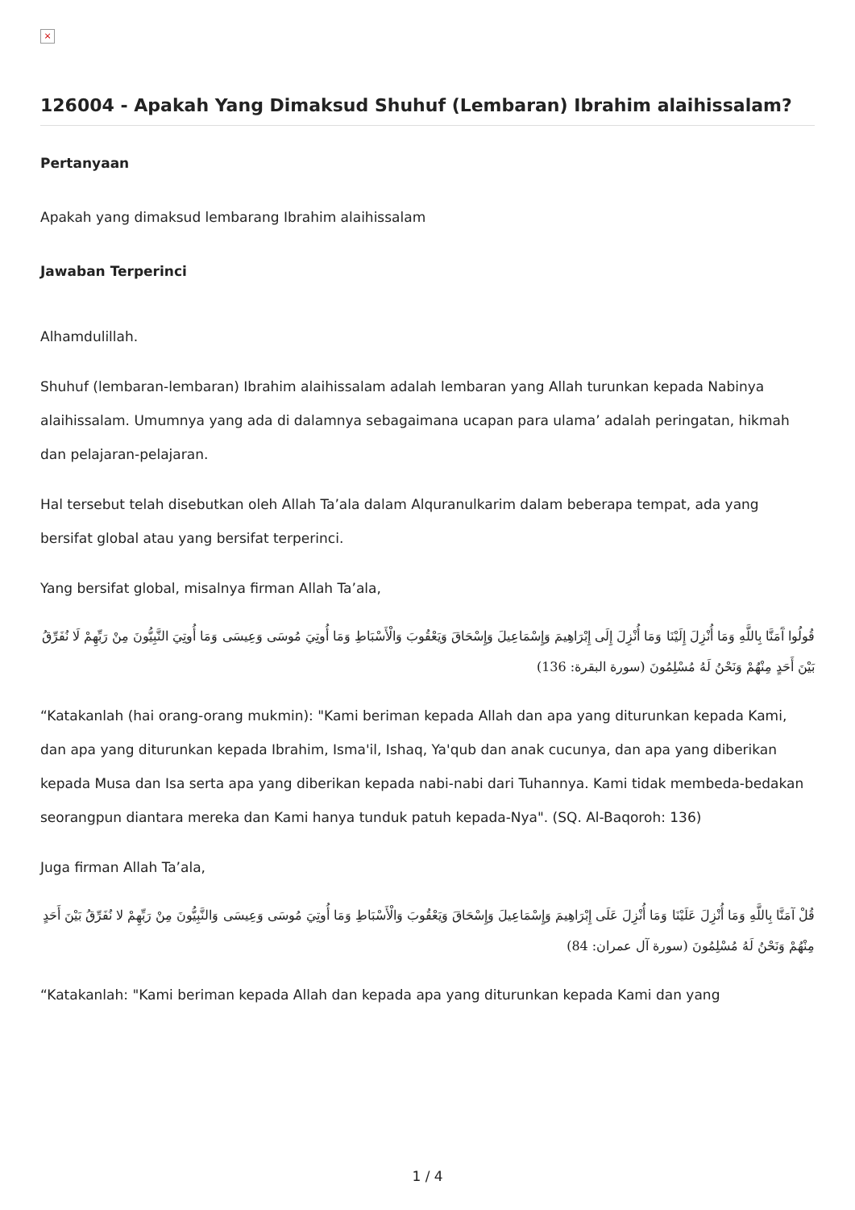×
126004 - Apakah Yang Dimaksud Shuhuf (Lembaran) Ibrahim alaihissalam?
Pertanyaan
Apakah yang dimaksud lembarang Ibrahim alaihissalam
Jawaban Terperinci
Alhamdulillah.
Shuhuf (lembaran-lembaran) Ibrahim alaihissalam adalah lembaran yang Allah turunkan kepada Nabinya alaihissalam. Umumnya yang ada di dalamnya sebagaimana ucapan para ulama’ adalah peringatan, hikmah dan pelajaran-pelajaran.
Hal tersebut telah disebutkan oleh Allah Ta’ala dalam Alquranulkarim dalam beberapa tempat, ada yang bersifat global atau yang bersifat terperinci.
Yang bersifat global, misalnya firman Allah Ta’ala,
قُولُوا آَمَنَّا بِاللَّهِ وَمَا أُنْزِلَ إِلَيْنَا وَمَا أُنْزِلَ إِلَى إِبْرَاهِيمَ وَإِسْمَاعِيلَ وَإِسْحَاقَ وَيَعْقُوبَ وَالْأَسْبَاطِ وَمَا أُوتِيَ مُوسَى وَعِيسَى وَمَا أُوتِيَ النَّبِيُّونَ مِنْ رَبِّهِمْ لَا نُفَرِّقُ بَيْنَ أَحَدٍ مِنْهُمْ وَنَحْنُ لَهُ مُسْلِمُونَ (سورة البقرة: 136)
“Katakanlah (hai orang-orang mukmin): "Kami beriman kepada Allah dan apa yang diturunkan kepada Kami, dan apa yang diturunkan kepada Ibrahim, Isma'il, Ishaq, Ya'qub dan anak cucunya, dan apa yang diberikan kepada Musa dan Isa serta apa yang diberikan kepada nabi-nabi dari Tuhannya. Kami tidak membeda-bedakan seorangpun diantara mereka dan Kami hanya tunduk patuh kepada-Nya". (SQ. Al-Baqoroh: 136)
Juga firman Allah Ta’ala,
قُلْ آمَنَّا بِاللَّهِ وَمَا أُنْزِلَ عَلَيْنَا وَمَا أُنْزِلَ عَلَى إِبْرَاهِيمَ وَإِسْمَاعِيلَ وَإِسْحَاقَ وَيَعْقُوبَ وَالْأَسْبَاطِ وَمَا أُوتِيَ مُوسَى وَعِيسَى وَالنَّبِيُّونَ مِنْ رَبِّهِمْ لا نُفَرِّقُ بَيْنَ أَحَدٍ مِنْهُمْ وَنَحْنُ لَهُ مُسْلِمُونَ (سورة آل عمران: 84)
“Katakanlah: "Kami beriman kepada Allah dan kepada apa yang diturunkan kepada Kami dan yang
1 / 4